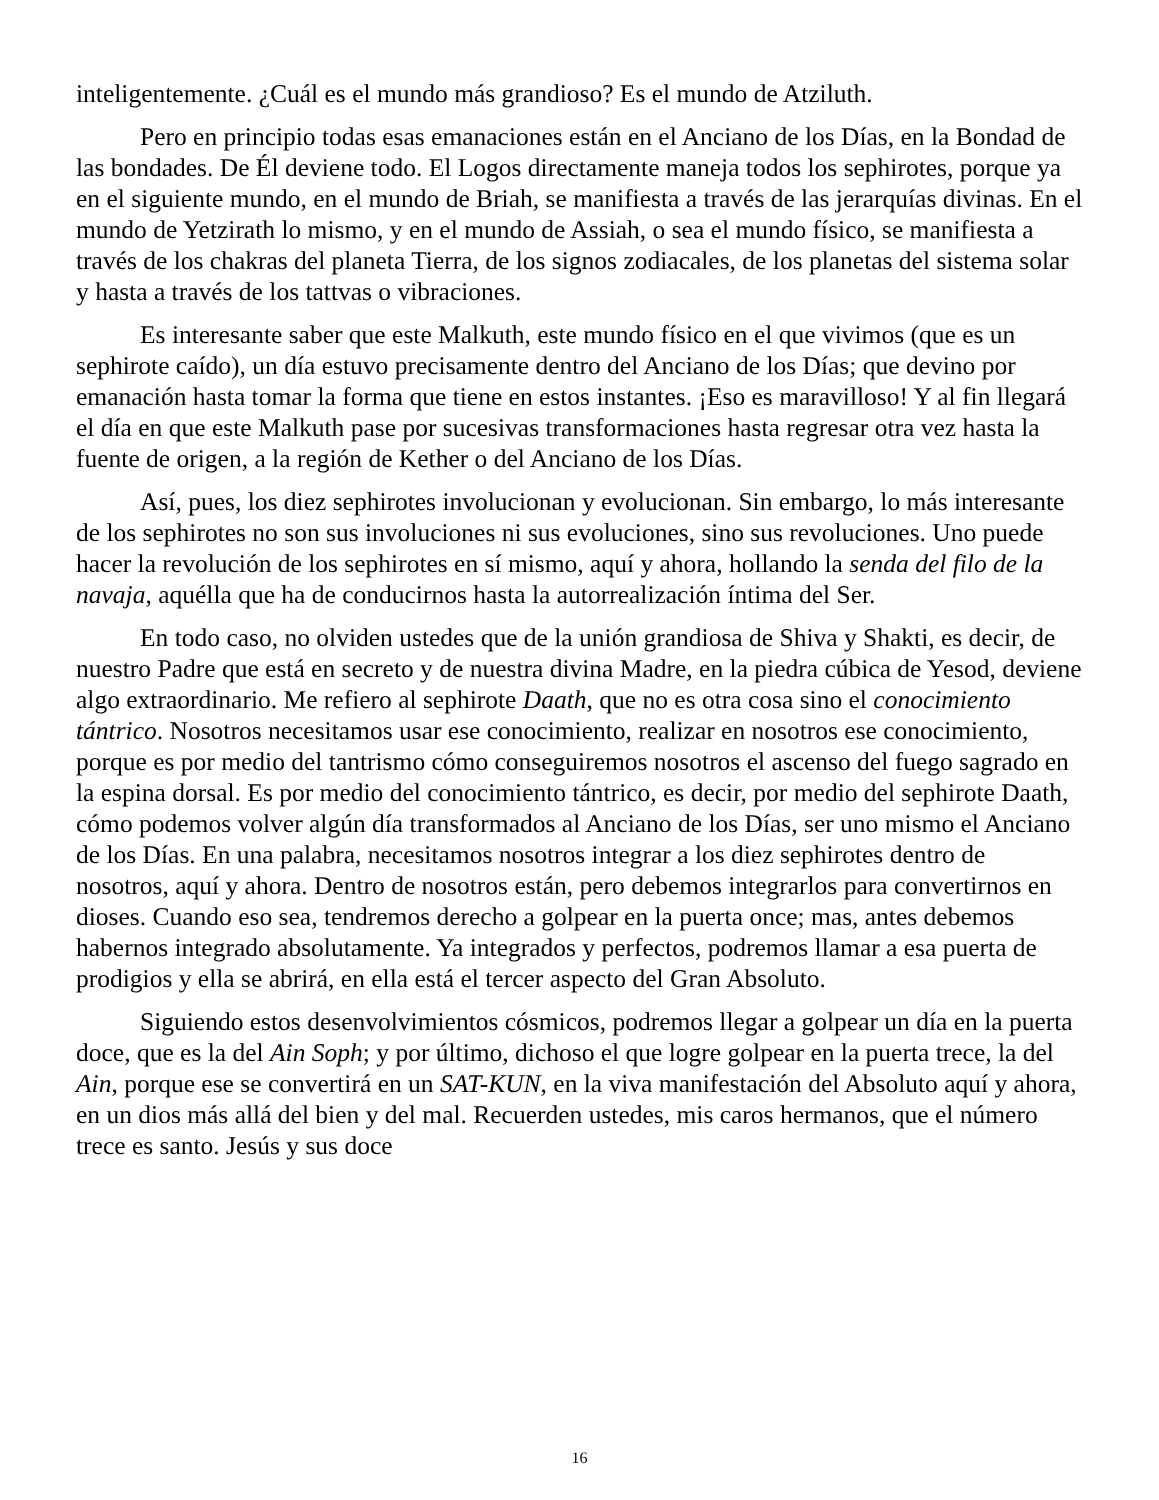inteligentemente. ¿Cuál es el mundo más grandioso? Es el mundo de Atziluth.
Pero en principio todas esas emanaciones están en el Anciano de los Días, en la Bondad de las bondades. De Él deviene todo. El Logos directamente maneja todos los sephirotes, porque ya en el siguiente mundo, en el mundo de Briah, se manifiesta a través de las jerarquías divinas. En el mundo de Yetzirath lo mismo, y en el mundo de Assiah, o sea el mundo físico, se manifiesta a través de los chakras del planeta Tierra, de los signos zodiacales, de los planetas del sistema solar y hasta a través de los tattvas o vibraciones.
Es interesante saber que este Malkuth, este mundo físico en el que vivimos (que es un sephirote caído), un día estuvo precisamente dentro del Anciano de los Días; que devino por emanación hasta tomar la forma que tiene en estos instantes. ¡Eso es maravilloso! Y al fin llegará el día en que este Malkuth pase por sucesivas transformaciones hasta regresar otra vez hasta la fuente de origen, a la región de Kether o del Anciano de los Días.
Así, pues, los diez sephirotes involucionan y evolucionan. Sin embargo, lo más interesante de los sephirotes no son sus involuciones ni sus evoluciones, sino sus revoluciones. Uno puede hacer la revolución de los sephirotes en sí mismo, aquí y ahora, hollando la senda del filo de la navaja, aquélla que ha de conducirnos hasta la autorrealización íntima del Ser.
En todo caso, no olviden ustedes que de la unión grandiosa de Shiva y Shakti, es decir, de nuestro Padre que está en secreto y de nuestra divina Madre, en la piedra cúbica de Yesod, deviene algo extraordinario. Me refiero al sephirote Daath, que no es otra cosa sino el conocimiento tántrico. Nosotros necesitamos usar ese conocimiento, realizar en nosotros ese conocimiento, porque es por medio del tantrismo cómo conseguiremos nosotros el ascenso del fuego sagrado en la espina dorsal. Es por medio del conocimiento tántrico, es decir, por medio del sephirote Daath, cómo podemos volver algún día transformados al Anciano de los Días, ser uno mismo el Anciano de los Días. En una palabra, necesitamos nosotros integrar a los diez sephirotes dentro de nosotros, aquí y ahora. Dentro de nosotros están, pero debemos integrarlos para convertirnos en dioses. Cuando eso sea, tendremos derecho a golpear en la puerta once; mas, antes debemos habernos integrado absolutamente. Ya integrados y perfectos, podremos llamar a esa puerta de prodigios y ella se abrirá, en ella está el tercer aspecto del Gran Absoluto.
Siguiendo estos desenvolvimientos cósmicos, podremos llegar a golpear un día en la puerta doce, que es la del Ain Soph; y por último, dichoso el que logre golpear en la puerta trece, la del Ain, porque ese se convertirá en un SAT-KUN, en la viva manifestación del Absoluto aquí y ahora, en un dios más allá del bien y del mal. Recuerden ustedes, mis caros hermanos, que el número trece es santo. Jesús y sus doce
16